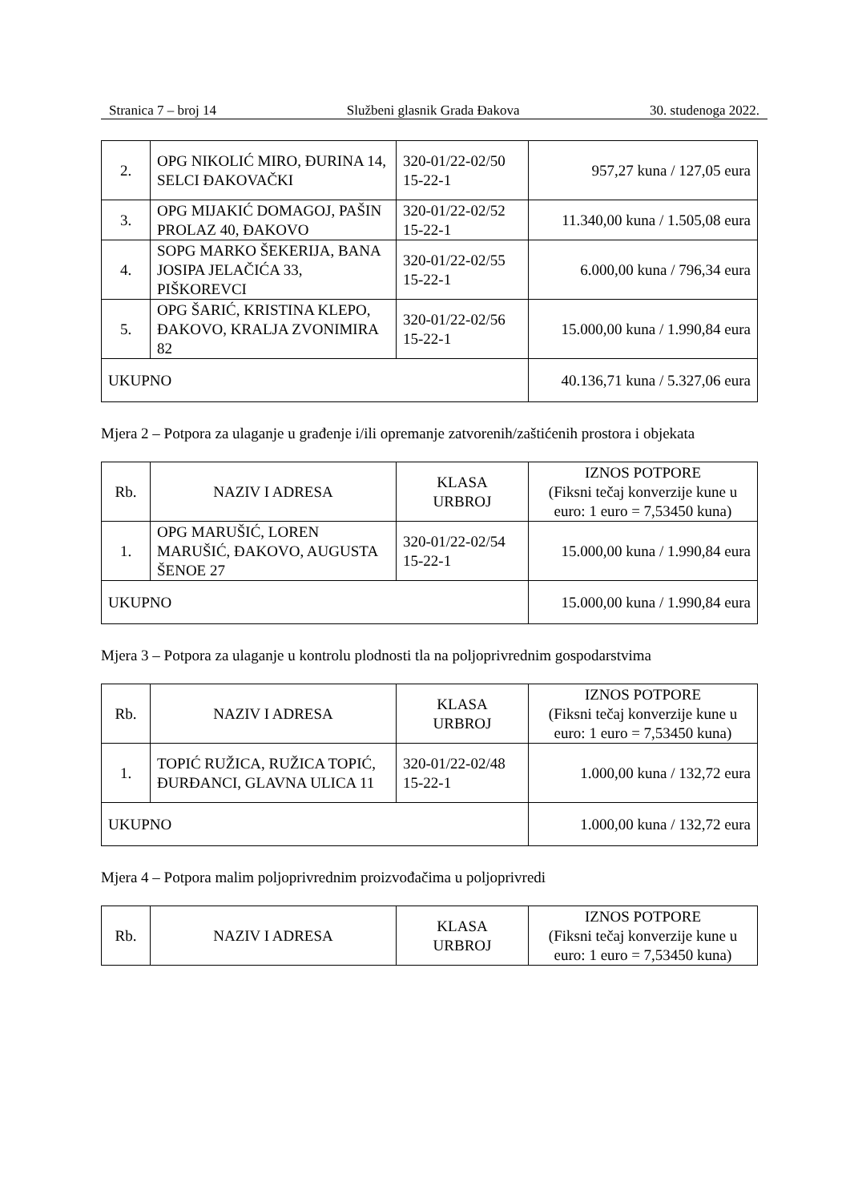Stranica 7 – broj 14 Službeni glasnik Grada Đakova 30. studenoga 2022.
| 2. | OPG NIKOLIĆ MIRO, ĐURINA 14, SELCI ĐAKOVAČKI | 320-01/22-02/50 15-22-1 | 957,27 kuna / 127,05 eura |
| 3. | OPG MIJAKIĆ DOMAGOJ, PAŠIN PROLAZ 40, ĐAKOVO | 320-01/22-02/52 15-22-1 | 11.340,00 kuna / 1.505,08 eura |
| 4. | SOPG MARKO ŠEKERIJA, BANA JOSIPA JELAČIĆA 33, PIŠKOREVCI | 320-01/22-02/55 15-22-1 | 6.000,00 kuna / 796,34 eura |
| 5. | OPG ŠARIĆ, KRISTINA KLEPO, ĐAKOVO, KRALJA ZVONIMIRA 82 | 320-01/22-02/56 15-22-1 | 15.000,00 kuna / 1.990,84 eura |
| UKUPNO | | | 40.136,71 kuna / 5.327,06 eura |
Mjera 2 – Potpora za ulaganje u građenje i/ili opremanje zatvorenih/zaštićenih prostora i objekata
| Rb. | NAZIV I ADRESA | KLASA URBROJ | IZNOS POTPORE (Fiksni tečaj konverzije kune u euro: 1 euro = 7,53450 kuna) |
| --- | --- | --- | --- |
| 1. | OPG MARUŠIĆ, LOREN MARUŠIĆ, ĐAKOVO, AUGUSTA ŠENOE 27 | 320-01/22-02/54 15-22-1 | 15.000,00 kuna / 1.990,84 eura |
| UKUPNO | | | 15.000,00 kuna / 1.990,84 eura |
Mjera 3 – Potpora za ulaganje u kontrolu plodnosti tla na poljoprivrednim gospodarstvima
| Rb. | NAZIV I ADRESA | KLASA URBROJ | IZNOS POTPORE (Fiksni tečaj konverzije kune u euro: 1 euro = 7,53450 kuna) |
| --- | --- | --- | --- |
| 1. | TOPIĆ RUŽICA, RUŽICA TOPIĆ, ĐURĐANCI, GLAVNA ULICA 11 | 320-01/22-02/48 15-22-1 | 1.000,00 kuna / 132,72 eura |
| UKUPNO | | | 1.000,00 kuna / 132,72 eura |
Mjera 4 – Potpora malim poljoprivrednim proizvođačima u poljoprivredi
| Rb. | NAZIV I ADRESA | KLASA URBROJ | IZNOS POTPORE (Fiksni tečaj konverzije kune u euro: 1 euro = 7,53450 kuna) |
| --- | --- | --- | --- |